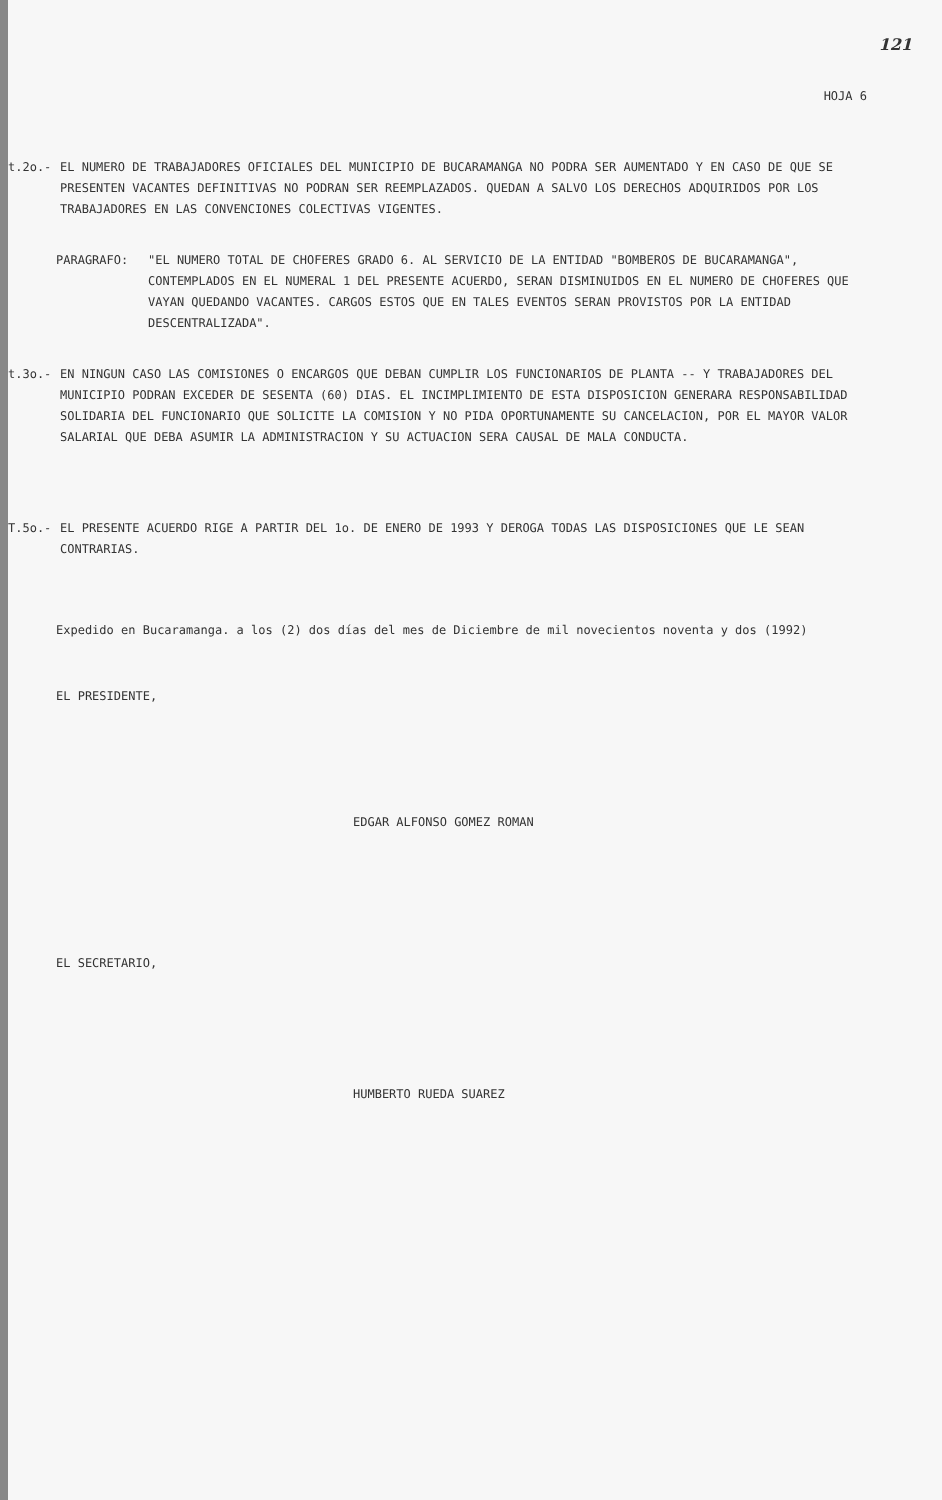121
HOJA 6
t.2o.- EL NUMERO DE TRABAJADORES OFICIALES DEL MUNICIPIO DE BUCARAMANGA NO PODRA SER AUMENTADO Y EN CASO DE QUE SE PRESENTEN VACANTES DEFINITIVAS NO PODRAN SER REEMPLAZADOS. QUEDAN A SALVO LOS DERECHOS ADQUIRIDOS POR LOS TRABAJADORES EN LAS CONVENCIONES COLECTIVAS VIGENTES.
PARAGRAFO: "EL NUMERO TOTAL DE CHOFERES GRADO 6. AL SERVICIO DE LA ENTIDAD "BOMBEROS DE BUCARAMANGA", CONTEMPLADOS EN EL NUMERAL 1 DEL PRESENTE ACUERDO, SERAN DISMINUIDOS EN EL NUMERO DE CHOFERES QUE VAYAN QUEDANDO VACANTES. CARGOS ESTOS QUE EN TALES EVENTOS SERAN PROVISTOS POR LA ENTIDAD DESCENTRALIZADA".
t.3o.- EN NINGUN CASO LAS COMISIONES O ENCARGOS QUE DEBAN CUMPLIR LOS FUNCIONARIOS DE PLANTA -- Y TRABAJADORES DEL MUNICIPIO PODRAN EXCEDER DE SESENTA (60) DIAS. EL INCIMPLIMIENTO DE ESTA DISPOSICION GENERARA RESPONSABILIDAD SOLIDARIA DEL FUNCIONARIO QUE SOLICITE LA COMISION Y NO PIDA OPORTUNAMENTE SU CANCELACION, POR EL MAYOR VALOR SALARIAL QUE DEBA ASUMIR LA ADMINISTRACION Y SU ACTUACION SERA CAUSAL DE MALA CONDUCTA.
T.5o.- EL PRESENTE ACUERDO RIGE A PARTIR DEL 1o. DE ENERO DE 1993 Y DEROGA TODAS LAS DISPOSICIONES QUE LE SEAN CONTRARIAS.
Expedido en Bucaramanga. a los (2) dos días del mes de Diciembre de mil novecientos noventa y dos (1992)
EL PRESIDENTE,
EDGAR ALFONSO GOMEZ ROMAN
EL SECRETARIO,
HUMBERTO RUEDA SUAREZ